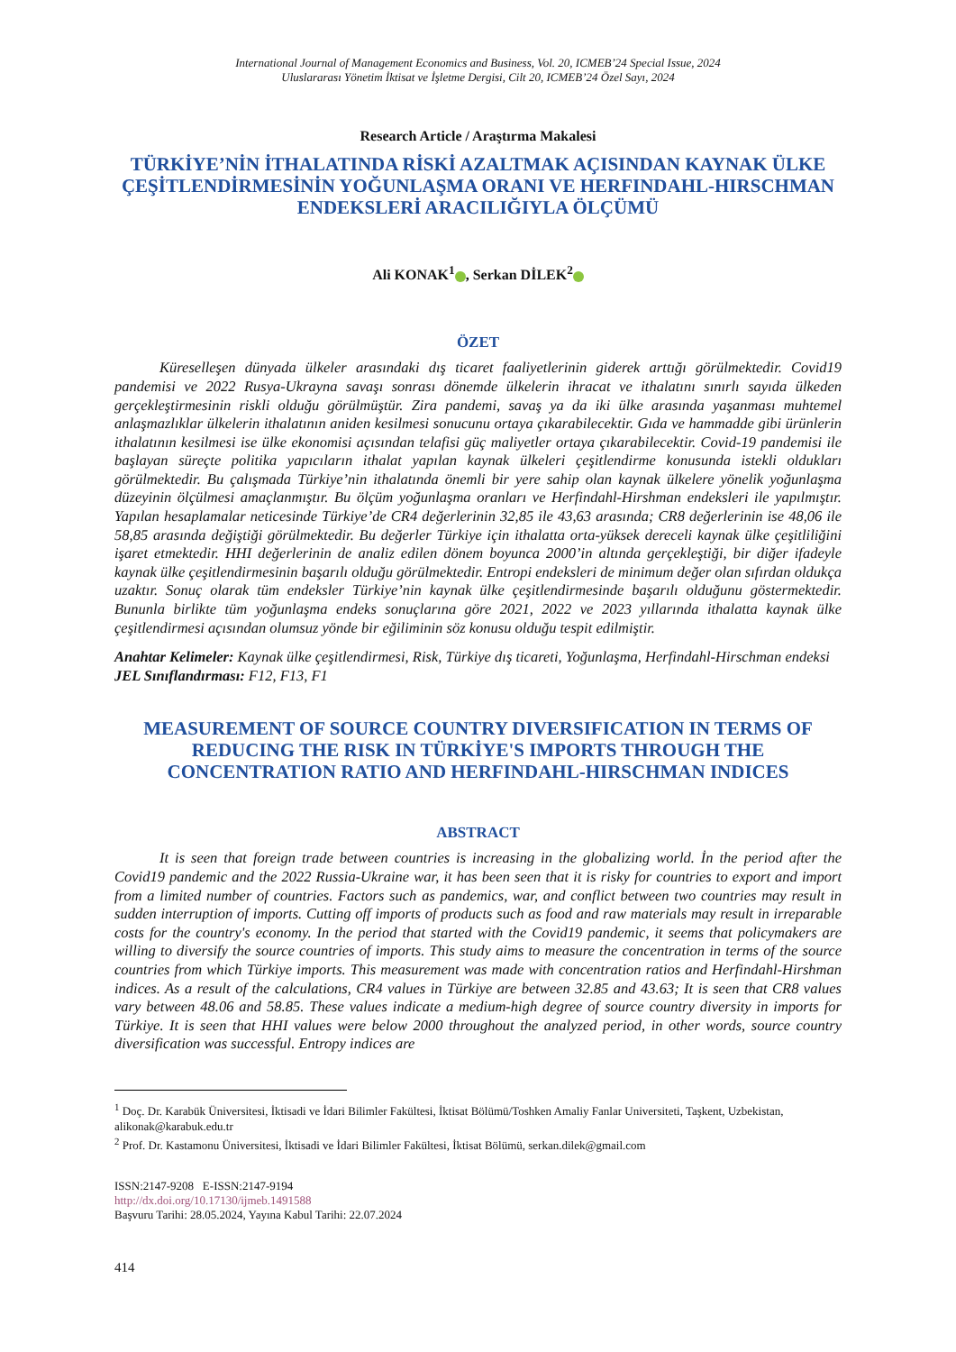International Journal of Management Economics and Business, Vol. 20, ICMEB’24 Special Issue, 2024
Uluslararası Yönetim İktisat ve İşletme Dergisi, Cilt 20, ICMEB’24 Özel Sayı, 2024
Research Article / Araştırma Makalesi
TÜRKİYE’NİN İTHALATINDA RİSKİ AZALTMAK AÇISINDAN KAYNAK ÜLKE ÇEŞİTLENDİRMESİNİN YOĞUNLAŞMA ORANI VE HERFINDAHL-HIRSCHMAN ENDEKSLERİ ARACILIĞIYLA ÖLÇÜMÜ
Ali KONAK<sup>1</sup> , Serkan DİLEK<sup>2</sup>
ÖZET
Küreselleşen dünyada ülkeler arasındaki dış ticaret faaliyetlerinin giderek arttığı görülmektedir. Covid19 pandemisi ve 2022 Rusya-Ukrayna savaşı sonrası dönemde ülkelerin ihracat ve ithalatını sınırlı sayıda ülkeden gerçekleştirmesinin riskli olduğu görülmüştür. Zira pandemi, savaş ya da iki ülke arasında yaşanması muhtemel anlaşmazlıklar ülkelerin ithalatının aniden kesilmesi sonucunu ortaya çıkarabilecektir. Gıda ve hammadde gibi ürünlerin ithalatının kesilmesi ise ülke ekonomisi açısından telafisi güç maliyetler ortaya çıkarabilecektir. Covid-19 pandemisi ile başlayan süreçte politika yapıcıların ithalat yapılan kaynak ülkeleri çeşitlendirme konusunda istekli oldukları görülmektedir. Bu çalışmada Türkiye’nin ithalatında önemli bir yere sahip olan kaynak ülkelere yönelik yoğunlaşma düzeyinin ölçülmesi amaçlanmıştır. Bu ölçüm yoğunlaşma oranları ve Herfindahl-Hirshman endeksleri ile yapılmıştır. Yapılan hesaplamalar neticesinde Türkiye’de CR4 değerlerinin 32,85 ile 43,63 arasında; CR8 değerlerinin ise 48,06 ile 58,85 arasında değiştiği görülmektedir. Bu değerler Türkiye için ithalatta orta-yüksek dereceli kaynak ülke çeşitliliğini işaret etmektedir. HHI değerlerinin de analiz edilen dönem boyunca 2000’in altında gerçekleştiği, bir diğer ifadeyle kaynak ülke çeşitlendirmesinin başarılı olduğu görülmektedir. Entropi endeksleri de minimum değer olan sıfırdan oldukça uzaktır. Sonuç olarak tüm endeksler Türkiye’nin kaynak ülke çeşitlendirmesinde başarılı olduğunu göstermektedir. Bununla birlikte tüm yoğunlaşma endeks sonuçlarına göre 2021, 2022 ve 2023 yıllarında ithalatta kaynak ülke çeşitlendirmesi açısından olumsuz yönde bir eğiliminin söz konusu olduğu tespit edilmiştir.
Anahtar Kelimeler: Kaynak ülke çeşitlendirmesi, Risk, Türkiye dış ticareti, Yoğunlaşma, Herfindahl-Hirschman endeksi
JEL Sınıflandırması: F12, F13, F1
MEASUREMENT OF SOURCE COUNTRY DIVERSIFICATION IN TERMS OF REDUCING THE RISK IN TÜRKİYE'S IMPORTS THROUGH THE CONCENTRATION RATIO AND HERFINDAHL-HIRSCHMAN INDICES
ABSTRACT
It is seen that foreign trade between countries is increasing in the globalizing world. İn the period after the Covid19 pandemic and the 2022 Russia-Ukraine war, it has been seen that it is risky for countries to export and import from a limited number of countries. Factors such as pandemics, war, and conflict between two countries may result in sudden interruption of imports. Cutting off imports of products such as food and raw materials may result in irreparable costs for the country's economy. In the period that started with the Covid19 pandemic, it seems that policymakers are willing to diversify the source countries of imports. This study aims to measure the concentration in terms of the source countries from which Türkiye imports. This measurement was made with concentration ratios and Herfindahl-Hirshman indices. As a result of the calculations, CR4 values in Türkiye are between 32.85 and 43.63; It is seen that CR8 values vary between 48.06 and 58.85. These values indicate a medium-high degree of source country diversity in imports for Türkiye. It is seen that HHI values were below 2000 throughout the analyzed period, in other words, source country diversification was successful. Entropy indices are
<sup>1</sup> Doç. Dr. Karabük Üniversitesi, İktisadi ve İdari Bilimler Fakültesi, İktisat Bölümü/Toshken Amaliy Fanlar Universiteti, Taşkent, Uzbekistan, alikonak@karabuk.edu.tr
<sup>2</sup> Prof. Dr. Kastamonu Üniversitesi, İktisadi ve İdari Bilimler Fakültesi, İktisat Bölümü, serkan.dilek@gmail.com
ISSN:2147-9208 E-ISSN:2147-9194
http://dx.doi.org/10.17130/ijmeb.1491588
Başvuru Tarihi: 28.05.2024, Yayına Kabul Tarihi: 22.07.2024
414